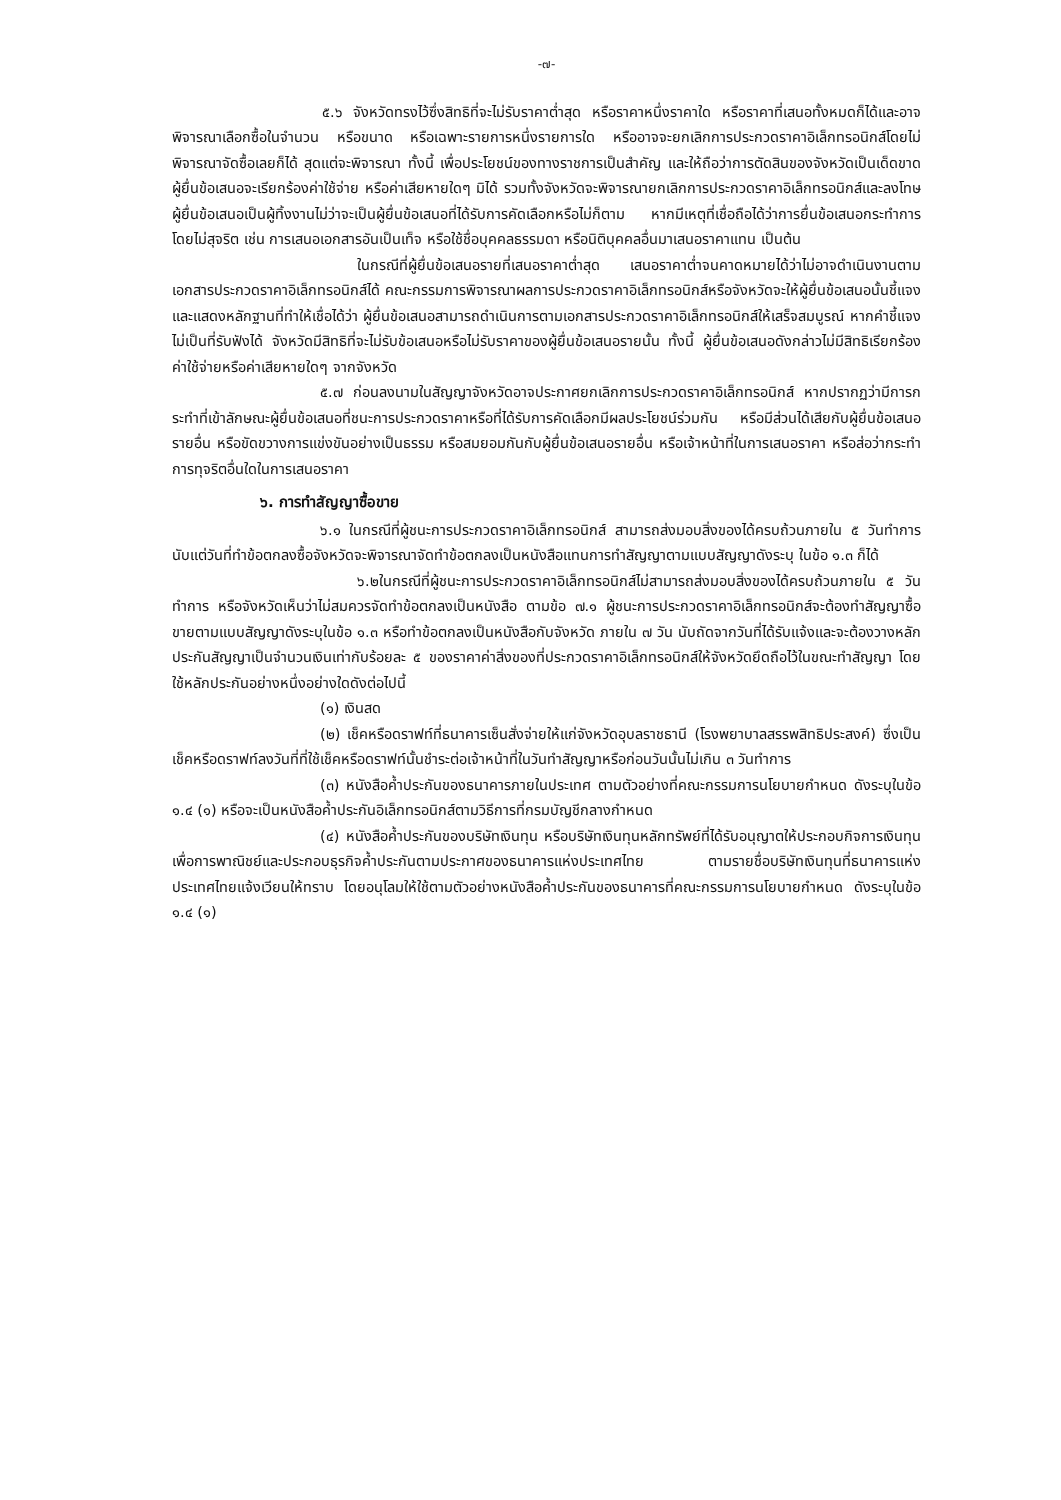-๗-
๕.๖ จังหวัดทรงไว้ซึ่งสิทธิที่จะไม่รับราคาต่ำสุด หรือราคาหนึ่งราคาใด หรือราคาที่เสนอทั้งหมดก็ได้และอาจพิจารณาเลือกซื้อในจำนวน หรือขนาด หรือเฉพาะรายการหนึ่งรายการใด หรืออาจจะยกเลิกการประกวดราคาอิเล็กทรอนิกส์โดยไม่พิจารณาจัดซื้อเลยก็ได้ สุดแต่จะพิจารณา ทั้งนี้ เพื่อประโยชน์ของทางราชการเป็นสำคัญ และให้ถือว่าการตัดสินของจังหวัดเป็นเด็ดขาด ผู้ยื่นข้อเสนอจะเรียกร้องค่าใช้จ่าย หรือค่าเสียหายใดๆ มิได้ รวมทั้งจังหวัดจะพิจารณายกเลิกการประกวดราคาอิเล็กทรอนิกส์และลงโทษผู้ยื่นข้อเสนอเป็นผู้ทิ้งงานไม่ว่าจะเป็นผู้ยื่นข้อเสนอที่ได้รับการคัดเลือกหรือไม่ก็ตาม หากมีเหตุที่เชื่อถือได้ว่าการยื่นข้อเสนอกระทำการโดยไม่สุจริต เช่น การเสนอเอกสารอันเป็นเท็จ หรือใช้ชื่อบุคคลธรรมดา หรือนิติบุคคลอื่นมาเสนอราคาแทน เป็นต้น
ในกรณีที่ผู้ยื่นข้อเสนอรายที่เสนอราคาต่ำสุด เสนอราคาต่ำจนคาดหมายได้ว่าไม่อาจดำเนินงานตามเอกสารประกวดราคาอิเล็กทรอนิกส์ได้ คณะกรรมการพิจารณาผลการประกวดราคาอิเล็กทรอนิกส์หรือจังหวัดจะให้ผู้ยื่นข้อเสนอนั้นชี้แจงและแสดงหลักฐานที่ทำให้เชื่อได้ว่า ผู้ยื่นข้อเสนอสามารถดำเนินการตามเอกสารประกวดราคาอิเล็กทรอนิกส์ให้เสร็จสมบูรณ์ หากคำชี้แจงไม่เป็นที่รับฟังได้ จังหวัดมีสิทธิที่จะไม่รับข้อเสนอหรือไม่รับราคาของผู้ยื่นข้อเสนอรายนั้น ทั้งนี้ ผู้ยื่นข้อเสนอดังกล่าวไม่มีสิทธิเรียกร้องค่าใช้จ่ายหรือค่าเสียหายใดๆ จากจังหวัด
๕.๗ ก่อนลงนามในสัญญาจังหวัดอาจประกาศยกเลิกการประกวดราคาอิเล็กทรอนิกส์ หากปรากฏว่ามีการกระทำที่เข้าลักษณะผู้ยื่นข้อเสนอที่ชนะการประกวดราคาหรือที่ได้รับการคัดเลือกมีผลประโยชน์ร่วมกัน หรือมีส่วนได้เสียกับผู้ยื่นข้อเสนอรายอื่น หรือขัดขวางการแข่งขันอย่างเป็นธรรม หรือสมยอมกันกับผู้ยื่นข้อเสนอรายอื่น หรือเจ้าหน้าที่ในการเสนอราคา หรือส่อว่ากระทำการทุจริตอื่นใดในการเสนอราคา
๖. การทำสัญญาซื้อขาย
๖.๑ ในกรณีที่ผู้ชนะการประกวดราคาอิเล็กทรอนิกส์ สามารถส่งมอบสิ่งของได้ครบถ้วนภายใน ๕ วันทำการ นับแต่วันที่ทำข้อตกลงซื้อจังหวัดจะพิจารณาจัดทำข้อตกลงเป็นหนังสือแทนการทำสัญญาตามแบบสัญญาดังระบุ ในข้อ ๑.๓ ก็ได้
๖.๒ในกรณีที่ผู้ชนะการประกวดราคาอิเล็กทรอนิกส์ไม่สามารถส่งมอบสิ่งของได้ครบถ้วนภายใน ๕ วันทำการ หรือจังหวัดเห็นว่าไม่สมควรจัดทำข้อตกลงเป็นหนังสือ ตามข้อ ๗.๑ ผู้ชนะการประกวดราคาอิเล็กทรอนิกส์จะต้องทำสัญญาซื้อขายตามแบบสัญญาดังระบุในข้อ ๑.๓ หรือทำข้อตกลงเป็นหนังสือกับจังหวัด ภายใน ๗ วัน นับถัดจากวันที่ได้รับแจ้งและจะต้องวางหลักประกันสัญญาเป็นจำนวนเงินเท่ากับร้อยละ ๕ ของราคาค่าสิ่งของที่ประกวดราคาอิเล็กทรอนิกส์ให้จังหวัดยึดถือไว้ในขณะทำสัญญา โดยใช้หลักประกันอย่างหนึ่งอย่างใดดังต่อไปนี้
(๑) เงินสด
(๒) เช็คหรือดราฟท์ที่ธนาคารเซ็นสั่งจ่ายให้แก่จังหวัดอุบลราชธานี (โรงพยาบาลสรรพสิทธิประสงค์) ซึ่งเป็นเช็คหรือดราฟท์ลงวันที่ที่ใช้เช็คหรือดราฟท์นั้นชำระต่อเจ้าหน้าที่ในวันทำสัญญาหรือก่อนวันนั้นไม่เกิน ๓ วันทำการ
(๓) หนังสือค้ำประกันของธนาคารภายในประเทศ ตามตัวอย่างที่คณะกรรมการนโยบายกำหนด ดังระบุในข้อ ๑.๔ (๑) หรือจะเป็นหนังสือค้ำประกันอิเล็กทรอนิกส์ตามวิธีการที่กรมบัญชีกลางกำหนด
(๔) หนังสือค้ำประกันของบริษัทเงินทุน หรือบริษัทเงินทุนหลักทรัพย์ที่ได้รับอนุญาตให้ประกอบกิจการเงินทุนเพื่อการพาณิชย์และประกอบธุรกิจค้ำประกันตามประกาศของธนาคารแห่งประเทศไทย ตามรายชื่อบริษัทเงินทุนที่ธนาคารแห่งประเทศไทยแจ้งเวียนให้ทราบ โดยอนุโลมให้ใช้ตามตัวอย่างหนังสือค้ำประกันของธนาคารที่คณะกรรมการนโยบายกำหนด ดังระบุในข้อ ๑.๔ (๑)